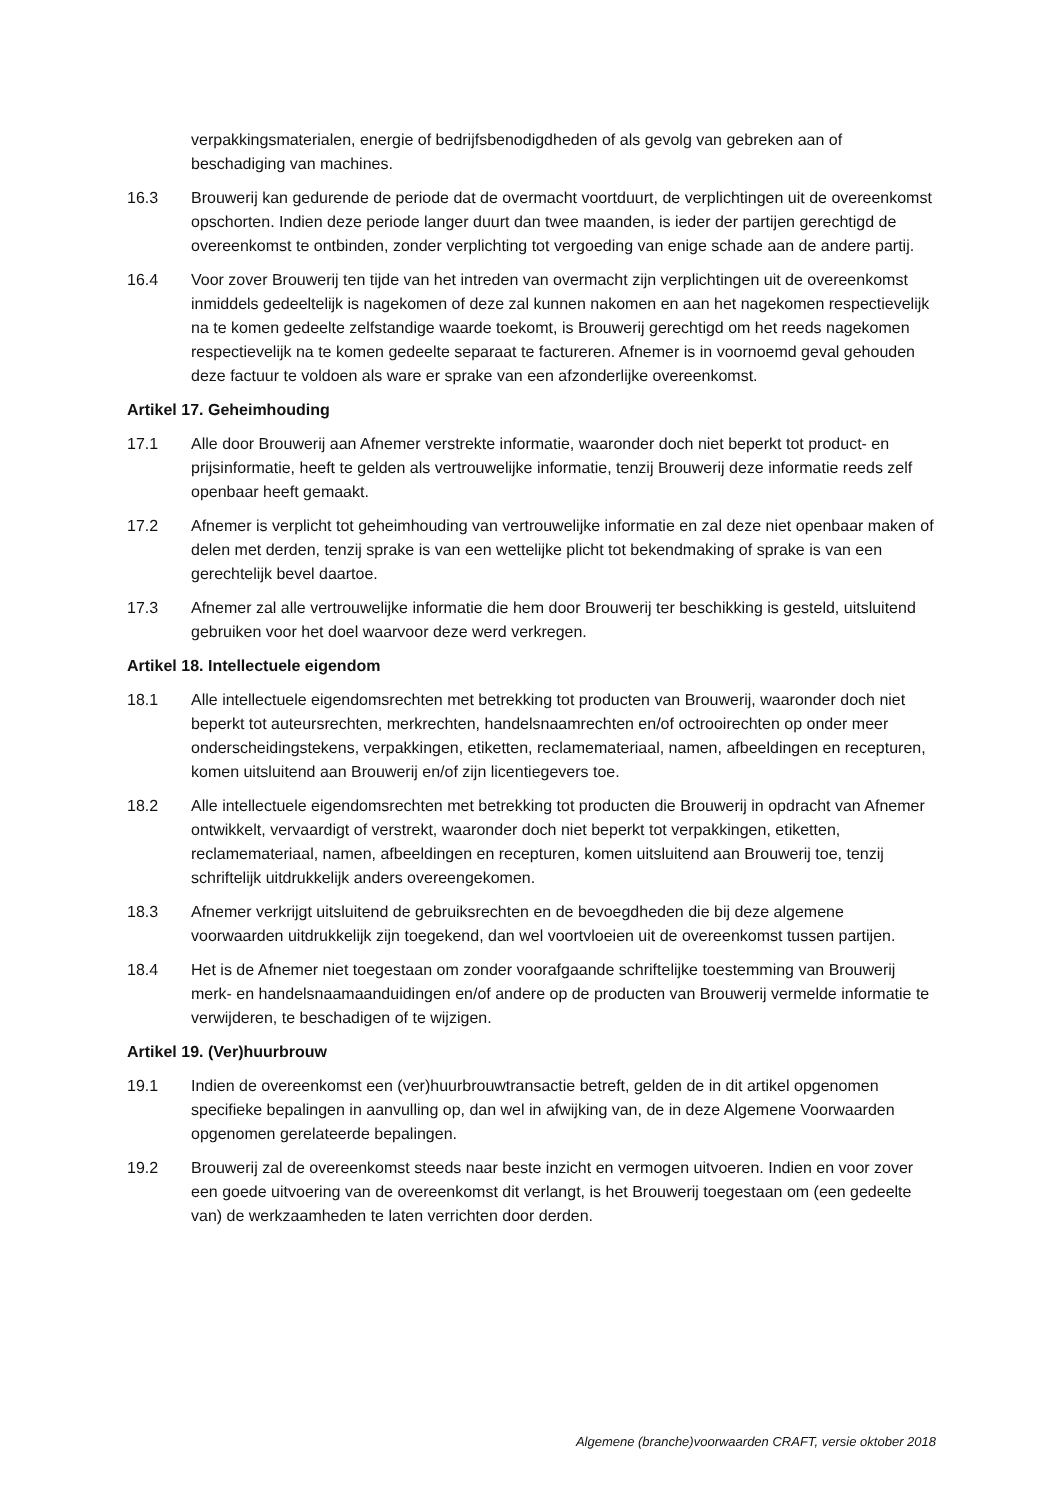verpakkingsmaterialen, energie of bedrijfsbenodigdheden of als gevolg van gebreken aan of beschadiging van machines.
16.3 Brouwerij kan gedurende de periode dat de overmacht voortduurt, de verplichtingen uit de overeenkomst opschorten. Indien deze periode langer duurt dan twee maanden, is ieder der partijen gerechtigd de overeenkomst te ontbinden, zonder verplichting tot vergoeding van enige schade aan de andere partij.
16.4 Voor zover Brouwerij ten tijde van het intreden van overmacht zijn verplichtingen uit de overeenkomst inmiddels gedeeltelijk is nagekomen of deze zal kunnen nakomen en aan het nagekomen respectievelijk na te komen gedeelte zelfstandige waarde toekomt, is Brouwerij gerechtigd om het reeds nagekomen respectievelijk na te komen gedeelte separaat te factureren. Afnemer is in voornoemd geval gehouden deze factuur te voldoen als ware er sprake van een afzonderlijke overeenkomst.
Artikel 17. Geheimhouding
17.1 Alle door Brouwerij aan Afnemer verstrekte informatie, waaronder doch niet beperkt tot product- en prijsinformatie, heeft te gelden als vertrouwelijke informatie, tenzij Brouwerij deze informatie reeds zelf openbaar heeft gemaakt.
17.2 Afnemer is verplicht tot geheimhouding van vertrouwelijke informatie en zal deze niet openbaar maken of delen met derden, tenzij sprake is van een wettelijke plicht tot bekendmaking of sprake is van een gerechtelijk bevel daartoe.
17.3 Afnemer zal alle vertrouwelijke informatie die hem door Brouwerij ter beschikking is gesteld, uitsluitend gebruiken voor het doel waarvoor deze werd verkregen.
Artikel 18. Intellectuele eigendom
18.1 Alle intellectuele eigendomsrechten met betrekking tot producten van Brouwerij, waaronder doch niet beperkt tot auteursrechten, merkrechten, handelsnaamrechten en/of octrooirechten op onder meer onderscheidingstekens, verpakkingen, etiketten, reclamemateriaal, namen, afbeeldingen en recepturen, komen uitsluitend aan Brouwerij en/of zijn licentiegevers toe.
18.2 Alle intellectuele eigendomsrechten met betrekking tot producten die Brouwerij in opdracht van Afnemer ontwikkelt, vervaardigt of verstrekt, waaronder doch niet beperkt tot verpakkingen, etiketten, reclamemateriaal, namen, afbeeldingen en recepturen, komen uitsluitend aan Brouwerij toe, tenzij schriftelijk uitdrukkelijk anders overeengekomen.
18.3 Afnemer verkrijgt uitsluitend de gebruiksrechten en de bevoegdheden die bij deze algemene voorwaarden uitdrukkelijk zijn toegekend, dan wel voortvloeien uit de overeenkomst tussen partijen.
18.4 Het is de Afnemer niet toegestaan om zonder voorafgaande schriftelijke toestemming van Brouwerij merk- en handelsnaamaanduidingen en/of andere op de producten van Brouwerij vermelde informatie te verwijderen, te beschadigen of te wijzigen.
Artikel 19. (Ver)huurbrouw
19.1 Indien de overeenkomst een (ver)huurbrouwtransactie betreft, gelden de in dit artikel opgenomen specifieke bepalingen in aanvulling op, dan wel in afwijking van, de in deze Algemene Voorwaarden opgenomen gerelateerde bepalingen.
19.2 Brouwerij zal de overeenkomst steeds naar beste inzicht en vermogen uitvoeren. Indien en voor zover een goede uitvoering van de overeenkomst dit verlangt, is het Brouwerij toegestaan om (een gedeelte van) de werkzaamheden te laten verrichten door derden.
Algemene (branche)voorwaarden CRAFT, versie oktober 2018